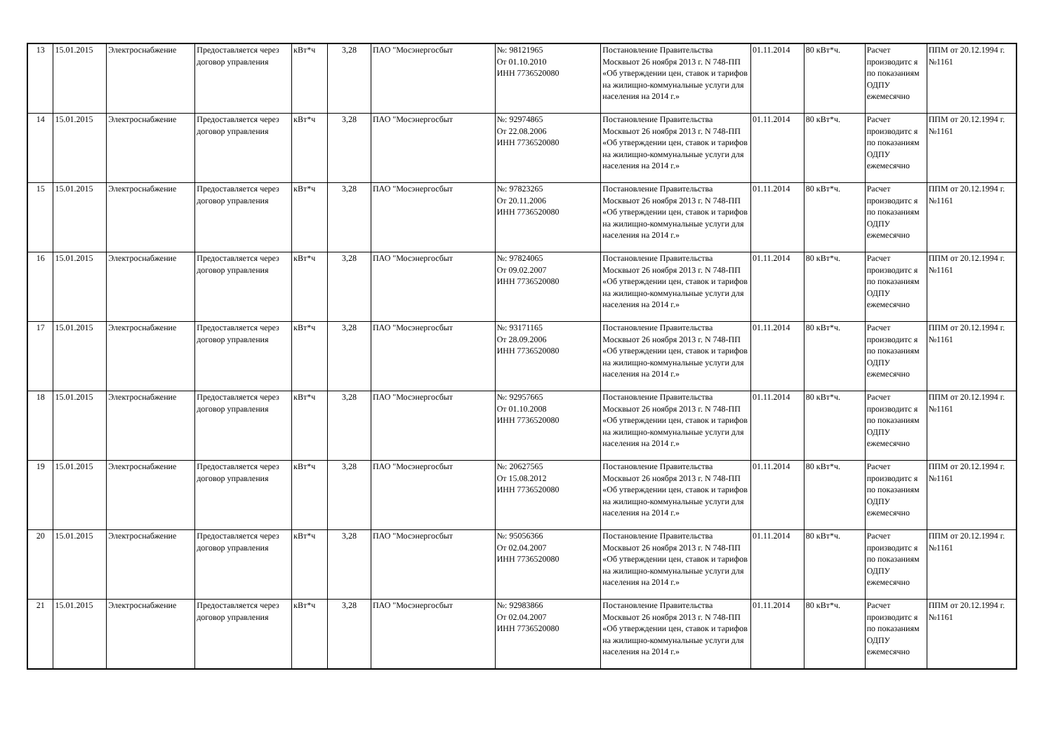| 13 | 15.01.2015 | Электроснабжение | Предоставляется через договор управления | кВт*ч | 3,28 | ПАО "Мосэнергосбыт | №: 98121965 От 01.10.2010 ИНН 7736520080 | Постановление Правительства Москвыот 26 ноября 2013 г. N 748-ПП «Об утверждении цен, ставок и тарифов на жилищно-коммунальные услуги для населения на 2014 г.» | 01.11.2014 | 80 кВт*ч. | Расчет производитс я по показаниям ОДПУ ежемесячно | ППМ от 20.12.1994 г. №1161 |
| 14 | 15.01.2015 | Электроснабжение | Предоставляется через договор управления | кВт*ч | 3,28 | ПАО "Мосэнергосбыт | №: 92974865 От 22.08.2006 ИНН 7736520080 | Постановление Правительства Москвыот 26 ноября 2013 г. N 748-ПП «Об утверждении цен, ставок и тарифов на жилищно-коммунальные услуги для населения на 2014 г.» | 01.11.2014 | 80 кВт*ч. | Расчет производитс я по показаниям ОДПУ ежемесячно | ППМ от 20.12.1994 г. №1161 |
| 15 | 15.01.2015 | Электроснабжение | Предоставляется через договор управления | кВт*ч | 3,28 | ПАО "Мосэнергосбыт | №: 97823265 От 20.11.2006 ИНН 7736520080 | Постановление Правительства Москвыот 26 ноября 2013 г. N 748-ПП «Об утверждении цен, ставок и тарифов на жилищно-коммунальные услуги для населения на 2014 г.» | 01.11.2014 | 80 кВт*ч. | Расчет производитс я по показаниям ОДПУ ежемесячно | ППМ от 20.12.1994 г. №1161 |
| 16 | 15.01.2015 | Электроснабжение | Предоставляется через договор управления | кВт*ч | 3,28 | ПАО "Мосэнергосбыт | №: 97824065 От 09.02.2007 ИНН 7736520080 | Постановление Правительства Москвыот 26 ноября 2013 г. N 748-ПП «Об утверждении цен, ставок и тарифов на жилищно-коммунальные услуги для населения на 2014 г.» | 01.11.2014 | 80 кВт*ч. | Расчет производитс я по показаниям ОДПУ ежемесячно | ППМ от 20.12.1994 г. №1161 |
| 17 | 15.01.2015 | Электроснабжение | Предоставляется через договор управления | кВт*ч | 3,28 | ПАО "Мосэнергосбыт | №: 93171165 От 28.09.2006 ИНН 7736520080 | Постановление Правительства Москвыот 26 ноября 2013 г. N 748-ПП «Об утверждении цен, ставок и тарифов на жилищно-коммунальные услуги для населения на 2014 г.» | 01.11.2014 | 80 кВт*ч. | Расчет производитс я по показаниям ОДПУ ежемесячно | ППМ от 20.12.1994 г. №1161 |
| 18 | 15.01.2015 | Электроснабжение | Предоставляется через договор управления | кВт*ч | 3,28 | ПАО "Мосэнергосбыт | №: 92957665 От 01.10.2008 ИНН 7736520080 | Постановление Правительства Москвыот 26 ноября 2013 г. N 748-ПП «Об утверждении цен, ставок и тарифов на жилищно-коммунальные услуги для населения на 2014 г.» | 01.11.2014 | 80 кВт*ч. | Расчет производитс я по показаниям ОДПУ ежемесячно | ППМ от 20.12.1994 г. №1161 |
| 19 | 15.01.2015 | Электроснабжение | Предоставляется через договор управления | кВт*ч | 3,28 | ПАО "Мосэнергосбыт | №: 20627565 От 15.08.2012 ИНН 7736520080 | Постановление Правительства Москвыот 26 ноября 2013 г. N 748-ПП «Об утверждении цен, ставок и тарифов на жилищно-коммунальные услуги для населения на 2014 г.» | 01.11.2014 | 80 кВт*ч. | Расчет производитс я по показаниям ОДПУ ежемесячно | ППМ от 20.12.1994 г. №1161 |
| 20 | 15.01.2015 | Электроснабжение | Предоставляется через договор управления | кВт*ч | 3,28 | ПАО "Мосэнергосбыт | №: 95056366 От 02.04.2007 ИНН 7736520080 | Постановление Правительства Москвыот 26 ноября 2013 г. N 748-ПП «Об утверждении цен, ставок и тарифов на жилищно-коммунальные услуги для населения на 2014 г.» | 01.11.2014 | 80 кВт*ч. | Расчет производитс я по показаниям ОДПУ ежемесячно | ППМ от 20.12.1994 г. №1161 |
| 21 | 15.01.2015 | Электроснабжение | Предоставляется через договор управления | кВт*ч | 3,28 | ПАО "Мосэнергосбыт | №: 92983866 От 02.04.2007 ИНН 7736520080 | Постановление Правительства Москвыот 26 ноября 2013 г. N 748-ПП «Об утверждении цен, ставок и тарифов на жилищно-коммунальные услуги для населения на 2014 г.» | 01.11.2014 | 80 кВт*ч. | Расчет производитс я по показаниям ОДПУ ежемесячно | ППМ от 20.12.1994 г. №1161 |